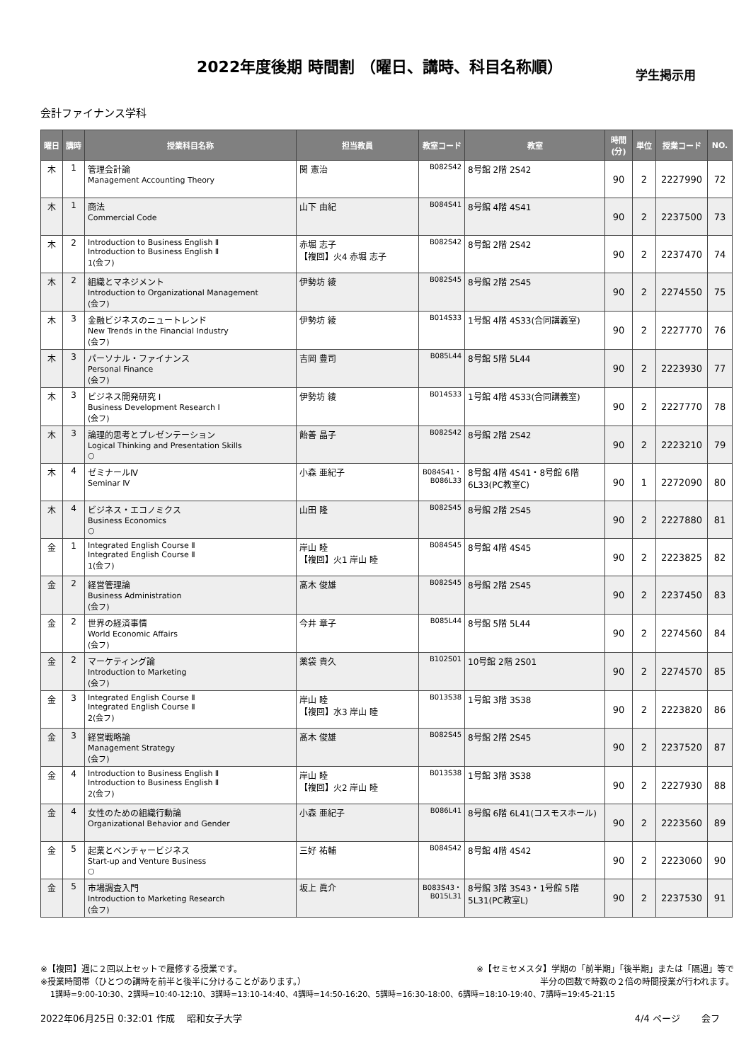2022年度後期 時間割 （曜日、講時、科目名称順）
学生掲示用
会計ファイナンス学科
| 曜日 | 講時 | 授業科目名称 | 担当教員 | 教室コード | 教室 | 時間(分) | 単位 | 授業コード | NO. |
| --- | --- | --- | --- | --- | --- | --- | --- | --- | --- |
| 木 | 1 | 管理会計論 Management Accounting Theory | 関 憲治 | B082S42 | 8号館 2階 2S42 | 90 | 2 | 2227990 | 72 |
| 木 | 1 | 商法 Commercial Code | 山下 由紀 | B084S41 | 8号館 4階 4S41 | 90 | 2 | 2237500 | 73 |
| 木 | 2 | Introduction to Business English Ⅱ Introduction to Business English Ⅱ 1(会フ) | 赤堀 志子 【複回】火4 赤堀 志子 | B082S42 | 8号館 2階 2S42 | 90 | 2 | 2237470 | 74 |
| 木 | 2 | 組織とマネジメント Introduction to Organizational Management (会フ) | 伊勢坊 綾 | B082S45 | 8号館 2階 2S45 | 90 | 2 | 2274550 | 75 |
| 木 | 3 | 金融ビジネスのニュートレンド New Trends in the Financial Industry (会フ) | 伊勢坊 綾 | B014S33 | 1号館 4階 4S33(合同講義室) | 90 | 2 | 2227770 | 76 |
| 木 | 3 | パーソナル・ファイナンス Personal Finance (会フ) | 吉岡 豊司 | B085L44 | 8号館 5階 5L44 | 90 | 2 | 2223930 | 77 |
| 木 | 3 | ビジネス開発研究 I Business Development Research I (会フ) | 伊勢坊 綾 | B014S33 | 1号館 4階 4S33(合同講義室) | 90 | 2 | 2227770 | 78 |
| 木 | 3 | 論理的思考とプレゼンテーション Logical Thinking and Presentation Skills ○ | 飴善 晶子 | B082S42 | 8号館 2階 2S42 | 90 | 2 | 2223210 | 79 |
| 木 | 4 | ゼミナールⅣ Seminar Ⅳ | 小森 亜紀子 | B084S41・ B086L33 | 8号館 4階 4S41・8号館 6階 6L33(PC教室C) | 90 | 1 | 2272090 | 80 |
| 木 | 4 | ビジネス・エコノミクス Business Economics ○ | 山田 隆 | B082S45 | 8号館 2階 2S45 | 90 | 2 | 2227880 | 81 |
| 金 | 1 | Integrated English Course Ⅱ Integrated English Course Ⅱ 1(会フ) | 岸山 睦 【複回】火1 岸山 睦 | B084S45 | 8号館 4階 4S45 | 90 | 2 | 2223825 | 82 |
| 金 | 2 | 経営管理論 Business Administration (会フ) | 髙木 俊雄 | B082S45 | 8号館 2階 2S45 | 90 | 2 | 2237450 | 83 |
| 金 | 2 | 世界の経済事情 World Economic Affairs (会フ) | 今井 章子 | B085L44 | 8号館 5階 5L44 | 90 | 2 | 2274560 | 84 |
| 金 | 2 | マーケティング論 Introduction to Marketing (会フ) | 薬袋 貴久 | B102S01 | 10号館 2階 2S01 | 90 | 2 | 2274570 | 85 |
| 金 | 3 | Integrated English Course Ⅱ Integrated English Course Ⅱ 2(会フ) | 岸山 睦 【複回】水3 岸山 睦 | B013S38 | 1号館 3階 3S38 | 90 | 2 | 2223820 | 86 |
| 金 | 3 | 経営戦略論 Management Strategy (会フ) | 髙木 俊雄 | B082S45 | 8号館 2階 2S45 | 90 | 2 | 2237520 | 87 |
| 金 | 4 | Introduction to Business English Ⅱ Introduction to Business English Ⅱ 2(会フ) | 岸山 睦 【複回】火2 岸山 睦 | B013S38 | 1号館 3階 3S38 | 90 | 2 | 2227930 | 88 |
| 金 | 4 | 女性のための組織行動論 Organizational Behavior and Gender | 小森 亜紀子 | B086L41 | 8号館 6階 6L41(コスモスホール) | 90 | 2 | 2223560 | 89 |
| 金 | 5 | 起業とベンチャービジネス Start-up and Venture Business ○ | 三好 祐輔 | B084S42 | 8号館 4階 4S42 | 90 | 2 | 2223060 | 90 |
| 金 | 5 | 市場調査入門 Introduction to Marketing Research (会フ) | 坂上 眞介 | B083S43・ B015L31 | 8号館 3階 3S43・1号館 5階 5L31(PC教室L) | 90 | 2 | 2237530 | 91 |
※【複回】週に２回以上セットで履修する授業です。
※授業時間帯（ひとつの講時を前半と後半に分けることがあります。） ※【セミセメスタ】学期の「前半期」「後半期」または「隔週」等で
半分の回数で時数の２倍の時間授業が行われます。
1講時=9:00-10:30、2講時=10:40-12:10、3講時=13:10-14:40、4講時=14:50-16:20、5講時=16:30-18:00、6講時=18:10-19:40、7講時=19:45-21:15
2022年06月25日 0:32:01 作成　 昭和女子大学 4/4 ページ　　 会フ